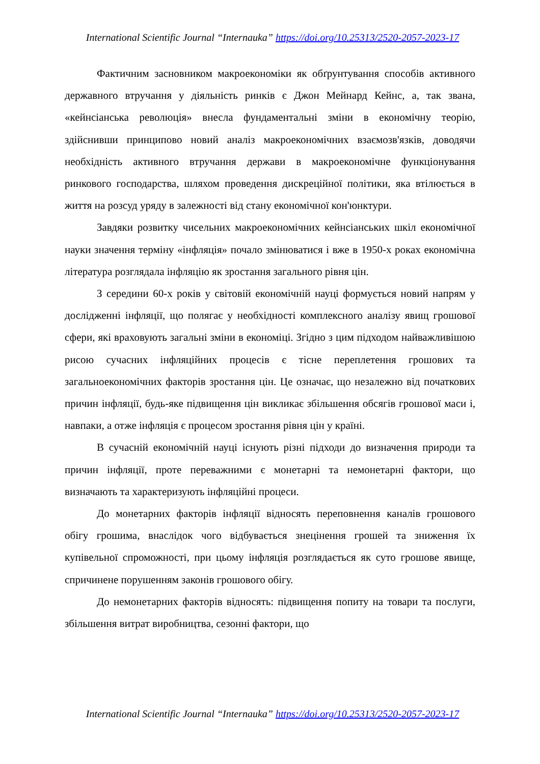International Scientific Journal “Internauka” https://doi.org/10.25313/2520-2057-2023-17
Фактичним засновником макроекономіки як обґрунтування способів активного державного втручання у діяльність ринків є Джон Мейнард Кейнс, а, так звана, «кейнсіанська революція» внесла фундаментальні зміни в економічну теорію, здійснивши принципово новий аналіз макроекономічних взаємозв'язків, доводячи необхідність активного втручання держави в макроекономічне функціонування ринкового господарства, шляхом проведення дискреційної політики, яка втілюється в життя на розсуд уряду в залежності від стану економічної кон'юнктури.
Завдяки розвитку чисельних макроекономічних кейнсіанських шкіл економічної науки значення терміну «інфляція» почало змінюватися і вже в 1950-х роках економічна література розглядала інфляцію як зростання загального рівня цін.
З середини 60-х років у світовій економічній науці формується новий напрям у дослідженні інфляції, що полягає у необхідності комплексного аналізу явищ грошової сфери, які враховують загальні зміни в економіці. Згідно з цим підходом найважливішою рисою сучасних інфляційних процесів є тісне переплетення грошових та загальноекономічних факторів зростання цін. Це означає, що незалежно від початкових причин інфляції, будь-яке підвищення цін викликає збільшення обсягів грошової маси і, навпаки, а отже інфляція є процесом зростання рівня цін у країні.
В сучасній економічній науці існують різні підходи до визначення природи та причин інфляції, проте переважними є монетарні та немонетарні фактори, що визначають та характеризують інфляційні процеси.
До монетарних факторів інфляції відносять переповнення каналів грошового обігу грошима, внаслідок чого відбувається знецінення грошей та зниження їх купівельної спроможності, при цьому інфляція розглядається як суто грошове явище, спричинене порушенням законів грошового обігу.
До немонетарних факторів відносять: підвищення попиту на товари та послуги, збільшення витрат виробництва, сезонні фактори, що
International Scientific Journal “Internauka” https://doi.org/10.25313/2520-2057-2023-17